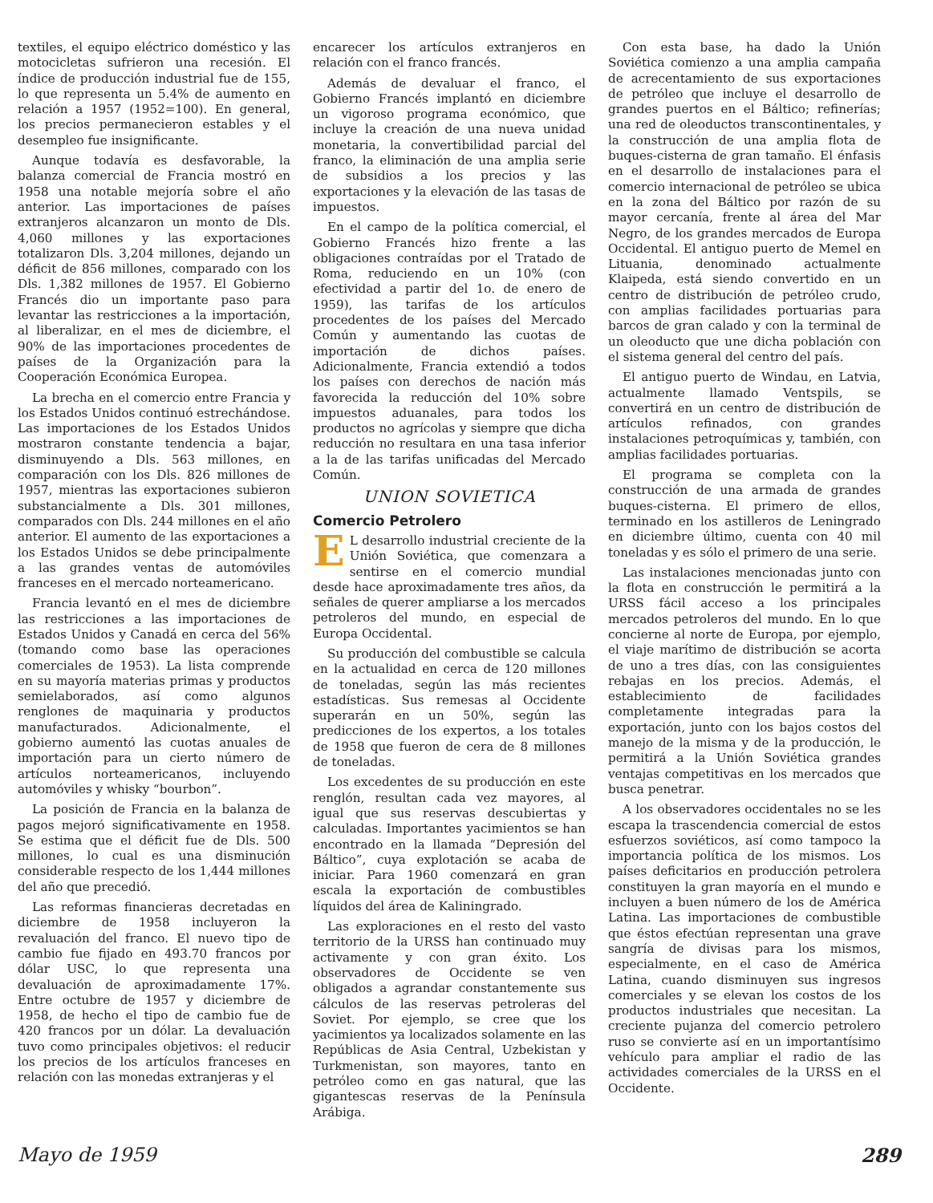textiles, el equipo eléctrico doméstico y las motocicletas sufrieron una recesión. El índice de producción industrial fue de 155, lo que representa un 5.4% de aumento en relación a 1957 (1952=100). En general, los precios permanecieron estables y el desempleo fue insignificante.
Aunque todavía es desfavorable, la balanza comercial de Francia mostró en 1958 una notable mejoría sobre el año anterior. Las importaciones de países extranjeros alcanzaron un monto de Dls. 4,060 millones y las exportaciones totalizaron Dls. 3,204 millones, dejando un déficit de 856 millones, comparado con los Dls. 1,382 millones de 1957. El Gobierno Francés dio un importante paso para levantar las restricciones a la importación, al liberalizar, en el mes de diciembre, el 90% de las importaciones procedentes de países de la Organización para la Cooperación Económica Europea.
La brecha en el comercio entre Francia y los Estados Unidos continuó estrechándose. Las importaciones de los Estados Unidos mostraron constante tendencia a bajar, disminuyendo a Dls. 563 millones, en comparación con los Dls. 826 millones de 1957, mientras las exportaciones subieron substancialmente a Dls. 301 millones, comparados con Dls. 244 millones en el año anterior. El aumento de las exportaciones a los Estados Unidos se debe principalmente a las grandes ventas de automóviles franceses en el mercado norteamericano.
Francia levantó en el mes de diciembre las restricciones a las importaciones de Estados Unidos y Canadá en cerca del 56% (tomando como base las operaciones comerciales de 1953). La lista comprende en su mayoría materias primas y productos semielaborados, así como algunos renglones de maquinaria y productos manufacturados. Adicionalmente, el gobierno aumentó las cuotas anuales de importación para un cierto número de artículos norteamericanos, incluyendo automóviles y whisky “bourbon”.
La posición de Francia en la balanza de pagos mejoró significativamente en 1958. Se estima que el déficit fue de Dls. 500 millones, lo cual es una disminución considerable respecto de los 1,444 millones del año que precedió.
Las reformas financieras decretadas en diciembre de 1958 incluyeron la revaluación del franco. El nuevo tipo de cambio fue fijado en 493.70 francos por dólar USC, lo que representa una devaluación de aproximadamente 17%. Entre octubre de 1957 y diciembre de 1958, de hecho el tipo de cambio fue de 420 francos por un dólar. La devaluación tuvo como principales objetivos: el reducir los precios de los artículos franceses en relación con las monedas extranjeras y el
encarecer los artículos extranjeros en relación con el franco francés.
Además de devaluar el franco, el Gobierno Francés implantó en diciembre un vigoroso programa económico, que incluye la creación de una nueva unidad monetaria, la convertibilidad parcial del franco, la eliminación de una amplia serie de subsidios a los precios y las exportaciones y la elevación de las tasas de impuestos.
En el campo de la política comercial, el Gobierno Francés hizo frente a las obligaciones contraídas por el Tratado de Roma, reduciendo en un 10% (con efectividad a partir del 1o. de enero de 1959), las tarifas de los artículos procedentes de los países del Mercado Común y aumentando las cuotas de importación de dichos países. Adicionalmente, Francia extendió a todos los países con derechos de nación más favorecida la reducción del 10% sobre impuestos aduanales, para todos los productos no agrícolas y siempre que dicha reducción no resultara en una tasa inferior a la de las tarifas unificadas del Mercado Común.
UNION SOVIETICA
Comercio Petrolero
EL desarrollo industrial creciente de la Unión Soviética, que comenzara a sentirse en el comercio mundial desde hace aproximadamente tres años, da señales de querer ampliarse a los mercados petroleros del mundo, en especial de Europa Occidental.
Su producción del combustible se calcula en la actualidad en cerca de 120 millones de toneladas, según las más recientes estadísticas. Sus remesas al Occidente superarán en un 50%, según las predicciones de los expertos, a los totales de 1958 que fueron de cera de 8 millones de toneladas.
Los excedentes de su producción en este renglón, resultan cada vez mayores, al igual que sus reservas descubiertas y calculadas. Importantes yacimientos se han encontrado en la llamada “Depresión del Báltico”, cuya explotación se acaba de iniciar. Para 1960 comenzará en gran escala la exportación de combustibles líquidos del área de Kaliningrado.
Las exploraciones en el resto del vasto territorio de la URSS han continuado muy activamente y con gran éxito. Los observadores de Occidente se ven obligados a agrandar constantemente sus cálculos de las reservas petroleras del Soviet. Por ejemplo, se cree que los yacimientos ya localizados solamente en las Repúblicas de Asia Central, Uzbekistan y Turkmenistan, son mayores, tanto en petróleo como en gas natural, que las gigantescas reservas de la Península Arábiga.
Con esta base, ha dado la Unión Soviética comienzo a una amplia campaña de acrecentamiento de sus exportaciones de petróleo que incluye el desarrollo de grandes puertos en el Báltico; refinerías; una red de oleoductos transcontinentales, y la construcción de una amplia flota de buques-cisterna de gran tamaño. El énfasis en el desarrollo de instalaciones para el comercio internacional de petróleo se ubica en la zona del Báltico por razón de su mayor cercanía, frente al área del Mar Negro, de los grandes mercados de Europa Occidental. El antiguo puerto de Memel en Lituania, denominado actualmente Klaipeda, está siendo convertido en un centro de distribución de petróleo crudo, con amplias facilidades portuarias para barcos de gran calado y con la terminal de un oleoducto que une dicha población con el sistema general del centro del país.
El antiguo puerto de Windau, en Latvia, actualmente llamado Ventspils, se convertirá en un centro de distribución de artículos refinados, con grandes instalaciones petroquímicas y, también, con amplias facilidades portuarias.
El programa se completa con la construcción de una armada de grandes buques-cisterna. El primero de ellos, terminado en los astilleros de Leningrado en diciembre último, cuenta con 40 mil toneladas y es sólo el primero de una serie.
Las instalaciones mencionadas junto con la flota en construcción le permitirá a la URSS fácil acceso a los principales mercados petroleros del mundo. En lo que concierne al norte de Europa, por ejemplo, el viaje marítimo de distribución se acorta de uno a tres días, con las consiguientes rebajas en los precios. Además, el establecimiento de facilidades completamente integradas para la exportación, junto con los bajos costos del manejo de la misma y de la producción, le permitirá a la Unión Soviética grandes ventajas competitivas en los mercados que busca penetrar.
A los observadores occidentales no se les escapa la trascendencia comercial de estos esfuerzos soviéticos, así como tampoco la importancia política de los mismos. Los países deficitarios en producción petrolera constituyen la gran mayoría en el mundo e incluyen a buen número de los de América Latina. Las importaciones de combustible que éstos efectúan representan una grave sangría de divisas para los mismos, especialmente, en el caso de América Latina, cuando disminuyen sus ingresos comerciales y se elevan los costos de los productos industriales que necesitan. La creciente pujanza del comercio petrolero ruso se convierte así en un importantísimo vehículo para ampliar el radio de las actividades comerciales de la URSS en el Occidente.
Mayo de 1959 289